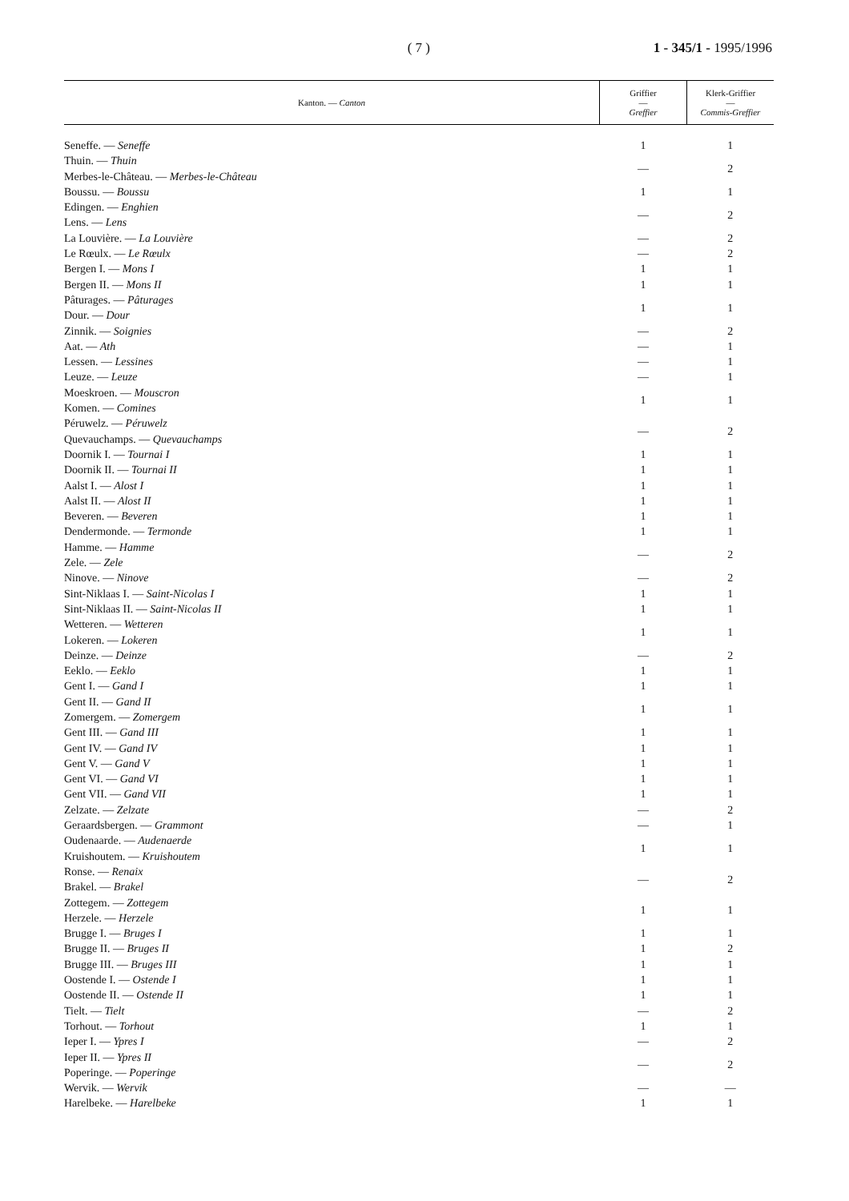( 7 ) 1 - 345/1 - 1995/1996
| Kanton. — Canton | Griffier — Greffier | Klerk-Griffier — Commis-Greffier |
| --- | --- | --- |
| Seneffe. — Seneffe | 1 | 1 |
| Thuin. — Thuin Merbes-le-Château. — Merbes-le-Château | — | 2 |
| Boussu. — Boussu | 1 | 1 |
| Edingen. — Enghien Lens. — Lens | — | 2 |
| La Louvière. — La Louvière | — | 2 |
| Le Rœulx. — Le Rœulx | — | 2 |
| Bergen I. — Mons I | 1 | 1 |
| Bergen II. — Mons II | 1 | 1 |
| Pâturages. — Pâturages Dour. — Dour | 1 | 1 |
| Zinnik. — Soignies | — | 2 |
| Aat. — Ath | — | 1 |
| Lessen. — Lessines | — | 1 |
| Leuze. — Leuze | — | 1 |
| Moeskroen. — Mouscron Komen. — Comines | 1 | 1 |
| Péruwelz. — Péruwelz Quevauchamps. — Quevauchamps | — | 2 |
| Doornik I. — Tournai I | 1 | 1 |
| Doornik II. — Tournai II | 1 | 1 |
| Aalst I. — Alost I | 1 | 1 |
| Aalst II. — Alost II | 1 | 1 |
| Beveren. — Beveren | 1 | 1 |
| Dendermonde. — Termonde | 1 | 1 |
| Hamme. — Hamme Zele. — Zele | — | 2 |
| Ninove. — Ninove | — | 2 |
| Sint-Niklaas I. — Saint-Nicolas I | 1 | 1 |
| Sint-Niklaas II. — Saint-Nicolas II | 1 | 1 |
| Wetteren. — Wetteren Lokeren. — Lokeren | 1 | 1 |
| Deinze. — Deinze | — | 2 |
| Eeklo. — Eeklo | 1 | 1 |
| Gent I. — Gand I | 1 | 1 |
| Gent II. — Gand II Zomergem. — Zomergem | 1 | 1 |
| Gent III. — Gand III | 1 | 1 |
| Gent IV. — Gand IV | 1 | 1 |
| Gent V. — Gand V | 1 | 1 |
| Gent VI. — Gand VI | 1 | 1 |
| Gent VII. — Gand VII | 1 | 1 |
| Zelzate. — Zelzate | — | 2 |
| Geraardsbergen. — Grammont | — | 1 |
| Oudenaarde. — Audenaerde Kruishoutem. — Kruishoutem | 1 | 1 |
| Ronse. — Renaix Brakel. — Brakel | — | 2 |
| Zottegem. — Zottegem Herzele. — Herzele | 1 | 1 |
| Brugge I. — Bruges I | 1 | 1 |
| Brugge II. — Bruges II | 1 | 2 |
| Brugge III. — Bruges III | 1 | 1 |
| Oostende I. — Ostende I | 1 | 1 |
| Oostende II. — Ostende II | 1 | 1 |
| Tielt. — Tielt | — | 2 |
| Torhout. — Torhout | 1 | 1 |
| Ieper I. — Ypres I | — | 2 |
| Ieper II. — Ypres II Poperinge. — Poperinge | — | 2 |
| Wervik. — Wervik | — | — |
| Harelbeke. — Harelbeke | 1 | 1 |